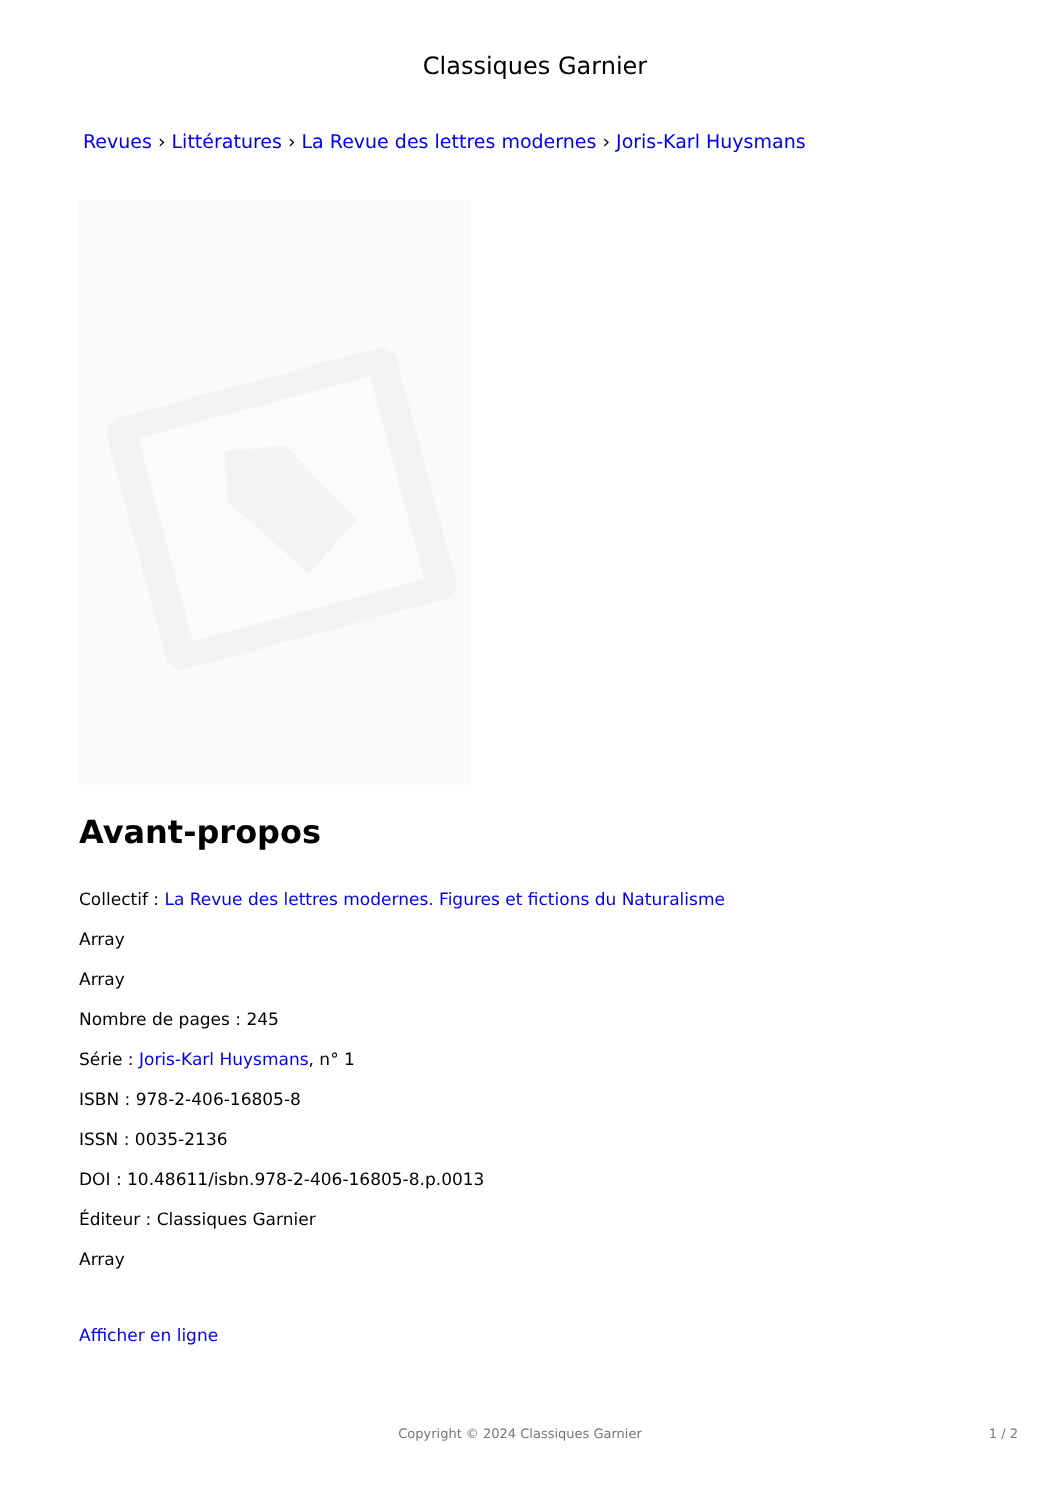Classiques Garnier
Revues › Littératures › La Revue des lettres modernes › Joris-Karl Huysmans
Avant-propos
Collectif : La Revue des lettres modernes. Figures et fictions du Naturalisme
Array
Array
Nombre de pages : 245
Série : Joris-Karl Huysmans, n° 1
ISBN : 978-2-406-16805-8
ISSN : 0035-2136
DOI : 10.48611/isbn.978-2-406-16805-8.p.0013
Éditeur : Classiques Garnier
Array
Afficher en ligne
Copyright © 2024 Classiques Garnier
1 / 2